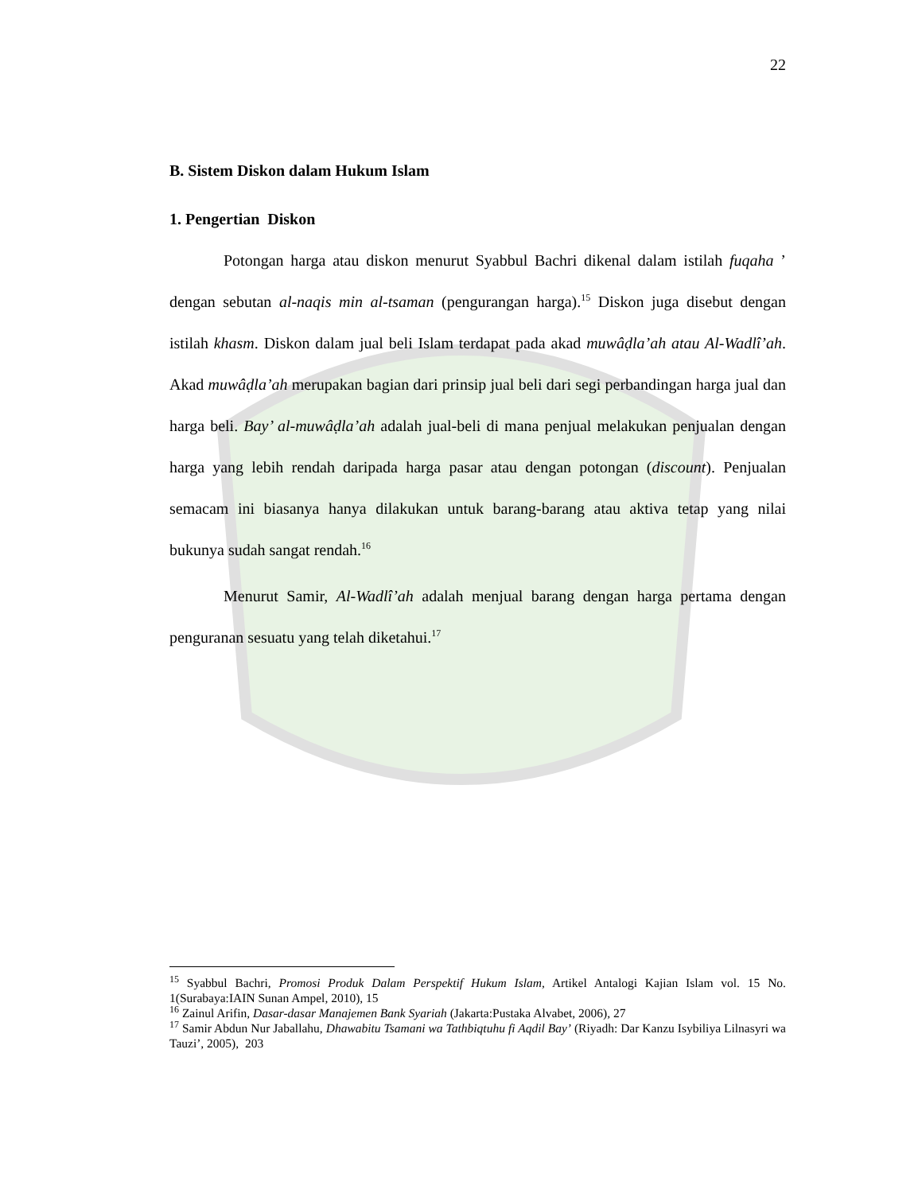22
B. Sistem Diskon dalam Hukum Islam
1. Pengertian Diskon
Potongan harga atau diskon menurut Syabbul Bachri dikenal dalam istilah fuqaha ’ dengan sebutan al-naqis min al-tsaman (pengurangan harga).<sup>15</sup> Diskon juga disebut dengan istilah khasm. Diskon dalam jual beli Islam terdapat pada akad muwâḍla’ah atau Al-Wadlî’ah. Akad muwâḍla’ah merupakan bagian dari prinsip jual beli dari segi perbandingan harga jual dan harga beli. Bay’ al-muwâḍla’ah adalah jual-beli di mana penjual melakukan penjualan dengan harga yang lebih rendah daripada harga pasar atau dengan potongan (discount). Penjualan semacam ini biasanya hanya dilakukan untuk barang-barang atau aktiva tetap yang nilai bukunya sudah sangat rendah.<sup>16</sup>
Menurut Samir, Al-Wadlî’ah adalah menjual barang dengan harga pertama dengan penguranan sesuatu yang telah diketahui.<sup>17</sup>
<sup>15</sup> Syabbul Bachri, Promosi Produk Dalam Perspektif Hukum Islam, Artikel Antalogi Kajian Islam vol. 15 No. 1(Surabaya:IAIN Sunan Ampel, 2010), 15
<sup>16</sup> Zainul Arifin, Dasar-dasar Manajemen Bank Syariah (Jakarta:Pustaka Alvabet, 2006), 27
<sup>17</sup> Samir Abdun Nur Jaballahu, Dhawabitu Tsamani wa Tathbiqtuhu fi Aqdil Bay’ (Riyadh: Dar Kanzu Isybiliya Lilnasyri wa Tauzi’, 2005), 203